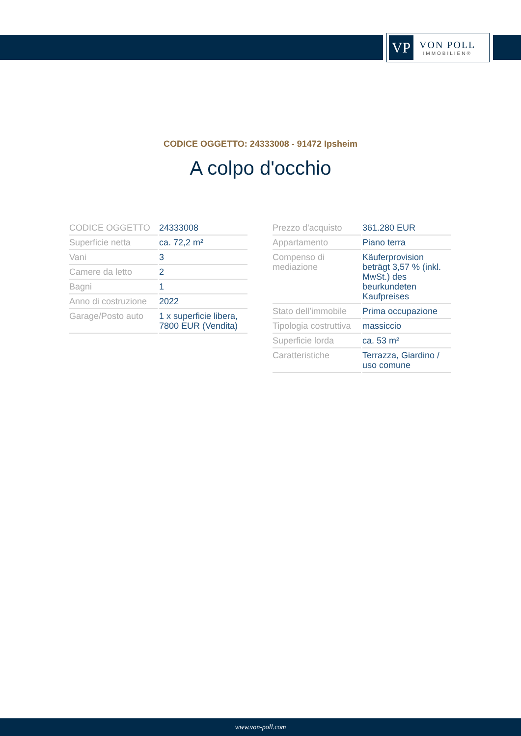VP
VON POLL
IMMOBILIEN®
CODICE OGGETTO: 24333008 - 91472 Ipsheim
A colpo d'occhio
| CODICE OGGETTO | 24333008 |
| Superficie netta | ca. 72,2 m² |
| Vani | 3 |
| Camere da letto | 2 |
| Bagni | 1 |
| Anno di costruzione | 2022 |
| Garage/Posto auto | 1 x superficie libera, 7800 EUR (Vendita) |
| Prezzo d'acquisto | 361.280 EUR |
| Appartamento | Piano terra |
| Compenso di mediazione | Käuferprovision beträgt 3,57 % (inkl. MwSt.) des beurkundeten Kaufpreises |
| Stato dell’immobile | Prima occupazione |
| Tipologia costruttiva | massiccio |
| Superficie lorda | ca. 53 m² |
| Caratteristiche | Terrazza, Giardino / uso comune |
www.von-poll.com